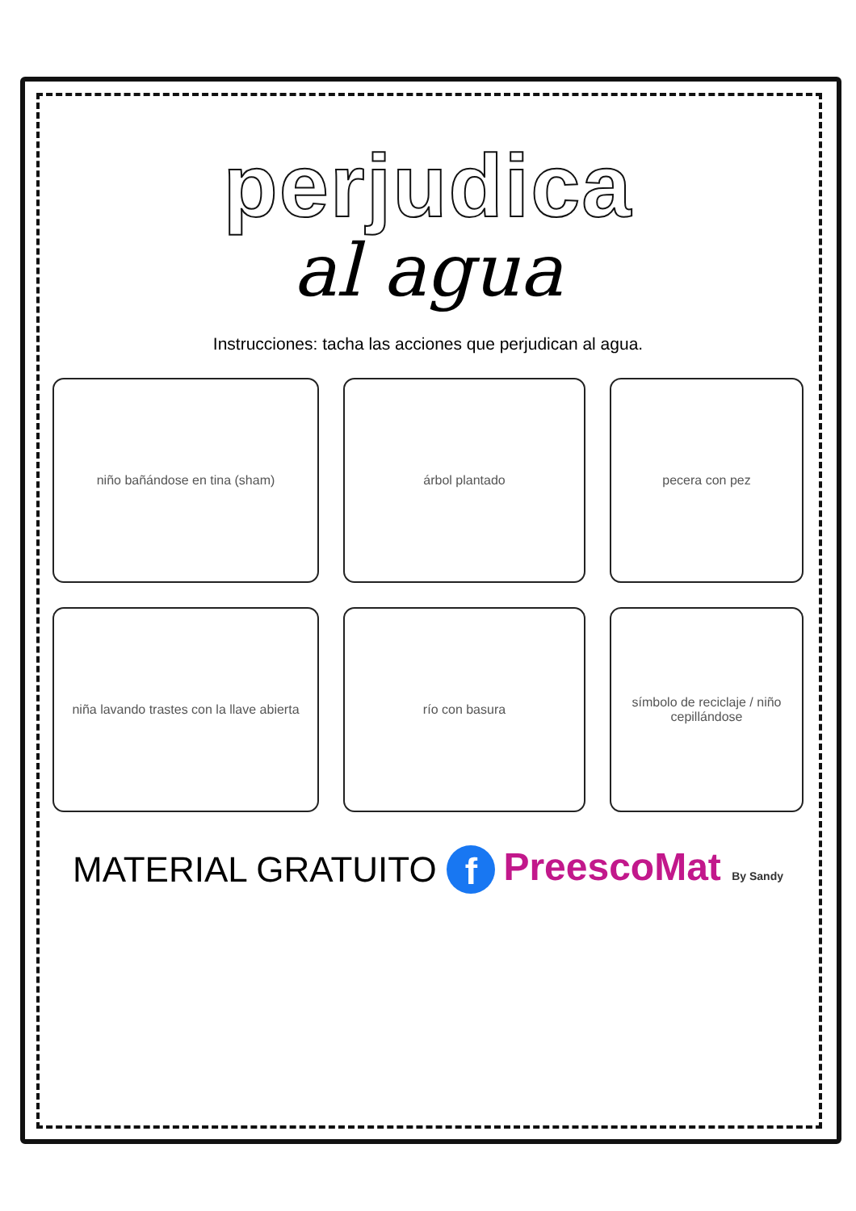perjudica
al agua
Instrucciones: tacha las acciones que perjudican al agua.
niño bañándose en tina (sham)
árbol plantado
pecera con pez
niña lavando trastes con la llave abierta
río con basura
símbolo de reciclaje / niño cepillándose
MATERIAL GRATUITO f PreescoMat By Sandy